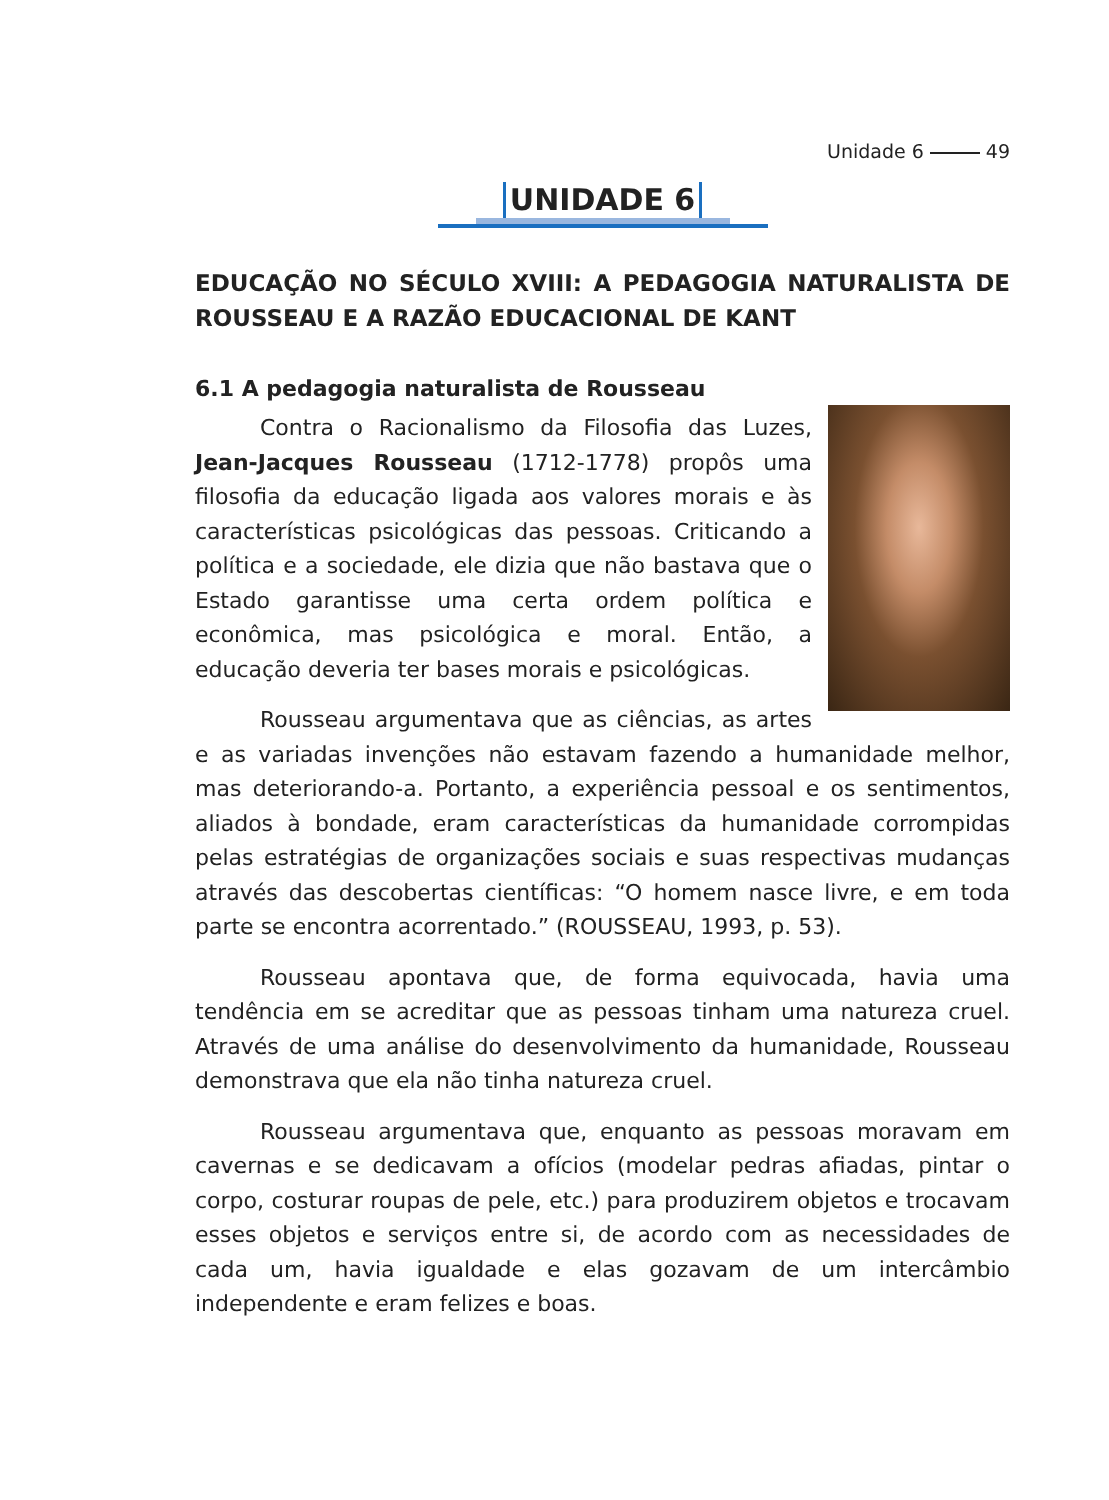Unidade 6 49
UNIDADE 6
EDUCAÇÃO NO SÉCULO XVIII: A PEDAGOGIA NATURALISTA DE ROUSSEAU E A RAZÃO EDUCACIONAL DE KANT
6.1 A pedagogia naturalista de Rousseau
Contra o Racionalismo da Filosofia das Luzes, Jean-Jacques Rousseau (1712-1778) propôs uma filosofia da educação ligada aos valores morais e às características psicológicas das pessoas. Criticando a política e a sociedade, ele dizia que não bastava que o Estado garantisse uma certa ordem política e econômica, mas psicológica e moral. Então, a educação deveria ter bases morais e psicológicas.
Rousseau argumentava que as ciências, as artes e as variadas invenções não estavam fazendo a humanidade melhor, mas deteriorando-a. Portanto, a experiência pessoal e os sentimentos, aliados à bondade, eram características da humanidade corrompidas pelas estratégias de organizações sociais e suas respectivas mudanças através das descobertas científicas: “O homem nasce livre, e em toda parte se encontra acorrentado.” (ROUSSEAU, 1993, p. 53).
Rousseau apontava que, de forma equivocada, havia uma tendência em se acreditar que as pessoas tinham uma natureza cruel. Através de uma análise do desenvolvimento da humanidade, Rousseau demonstrava que ela não tinha natureza cruel.
Rousseau argumentava que, enquanto as pessoas moravam em cavernas e se dedicavam a ofícios (modelar pedras afiadas, pintar o corpo, costurar roupas de pele, etc.) para produzirem objetos e trocavam esses objetos e serviços entre si, de acordo com as necessidades de cada um, havia igualdade e elas gozavam de um intercâmbio independente e eram felizes e boas.